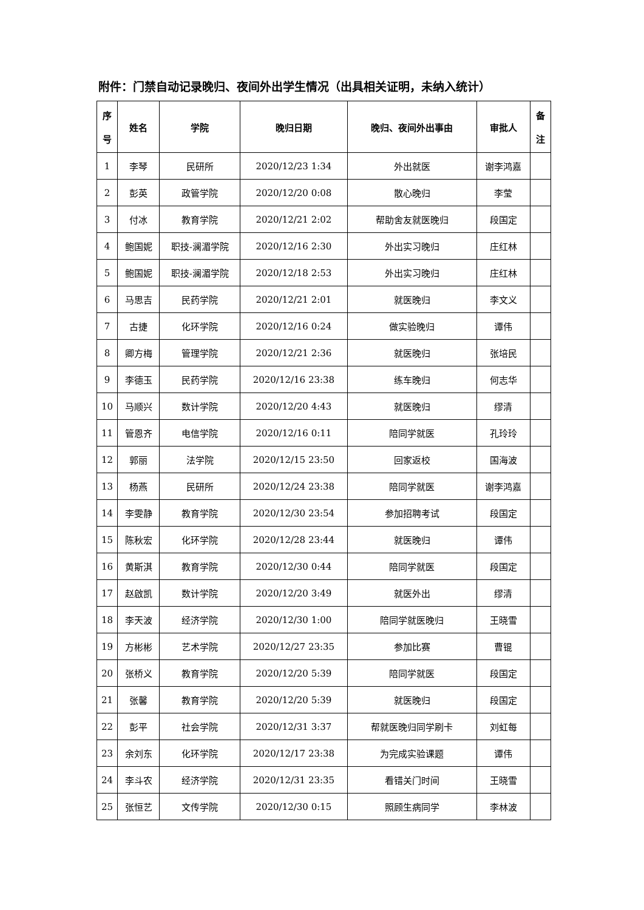附件：门禁自动记录晚归、夜间外出学生情况（出具相关证明，未纳入统计）
| 序 号 | 姓名 | 学院 | 晚归日期 | 晚归、夜间外出事由 | 审批人 | 备 注 |
| --- | --- | --- | --- | --- | --- | --- |
| 1 | 李琴 | 民研所 | 2020/12/23 1:34 | 外出就医 | 谢李鸿嘉 | |
| 2 | 彭英 | 政管学院 | 2020/12/20 0:08 | 散心晚归 | 李莹 | |
| 3 | 付冰 | 教育学院 | 2020/12/21 2:02 | 帮助舍友就医晚归 | 段国定 | |
| 4 | 鲍国妮 | 职技-澜湄学院 | 2020/12/16 2:30 | 外出实习晚归 | 庄红林 | |
| 5 | 鲍国妮 | 职技-澜湄学院 | 2020/12/18 2:53 | 外出实习晚归 | 庄红林 | |
| 6 | 马思吉 | 民药学院 | 2020/12/21 2:01 | 就医晚归 | 李文义 | |
| 7 | 古捷 | 化环学院 | 2020/12/16 0:24 | 做实验晚归 | 谭伟 | |
| 8 | 卿方梅 | 管理学院 | 2020/12/21 2:36 | 就医晚归 | 张培民 | |
| 9 | 李德玉 | 民药学院 | 2020/12/16 23:38 | 练车晚归 | 何志华 | |
| 10 | 马顺兴 | 数计学院 | 2020/12/20 4:43 | 就医晚归 | 缪清 | |
| 11 | 管恩齐 | 电信学院 | 2020/12/16 0:11 | 陪同学就医 | 孔玲玲 | |
| 12 | 郭丽 | 法学院 | 2020/12/15 23:50 | 回家返校 | 国海波 | |
| 13 | 杨燕 | 民研所 | 2020/12/24 23:38 | 陪同学就医 | 谢李鸿嘉 | |
| 14 | 李雯静 | 教育学院 | 2020/12/30 23:54 | 参加招聘考试 | 段国定 | |
| 15 | 陈秋宏 | 化环学院 | 2020/12/28 23:44 | 就医晚归 | 谭伟 | |
| 16 | 黄斯淇 | 教育学院 | 2020/12/30 0:44 | 陪同学就医 | 段国定 | |
| 17 | 赵啟凯 | 数计学院 | 2020/12/20 3:49 | 就医外出 | 缪清 | |
| 18 | 李天波 | 经济学院 | 2020/12/30 1:00 | 陪同学就医晚归 | 王晓雪 | |
| 19 | 方彬彬 | 艺术学院 | 2020/12/27 23:35 | 参加比赛 | 曹锟 | |
| 20 | 张桥义 | 教育学院 | 2020/12/20 5:39 | 陪同学就医 | 段国定 | |
| 21 | 张馨 | 教育学院 | 2020/12/20 5:39 | 就医晚归 | 段国定 | |
| 22 | 彭平 | 社会学院 | 2020/12/31 3:37 | 帮就医晚归同学刷卡 | 刘虹每 | |
| 23 | 余刘东 | 化环学院 | 2020/12/17 23:38 | 为完成实验课题 | 谭伟 | |
| 24 | 李斗农 | 经济学院 | 2020/12/31 23:35 | 看错关门时间 | 王晓雪 | |
| 25 | 张恒艺 | 文传学院 | 2020/12/30 0:15 | 照顾生病同学 | 李林波 | |